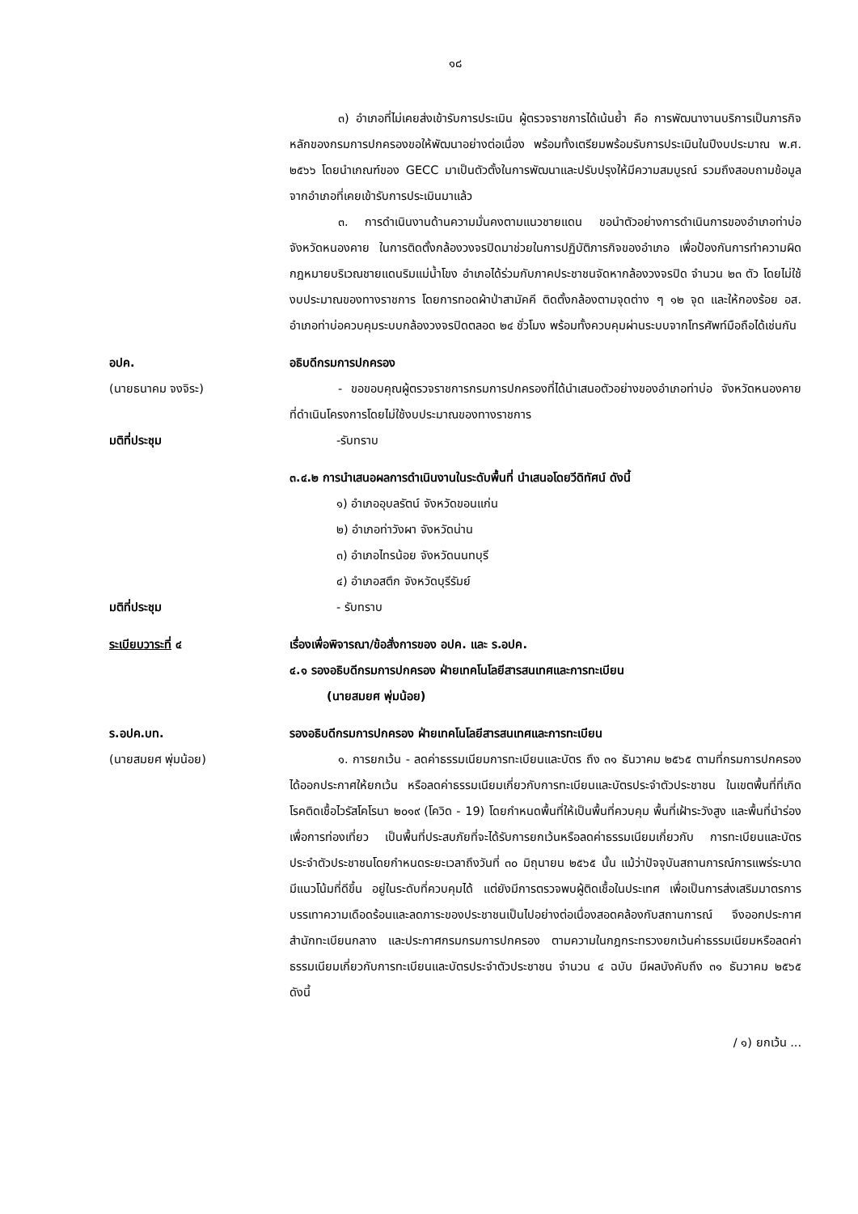๑๘
๓) อำเภอที่ไม่เคยส่งเข้ารับการประเมิน ผู้ตรวจราชการได้เน้นย้ำ คือ การพัฒนางานบริการเป็นภารกิจหลักของกรมการปกครองขอให้พัฒนาอย่างต่อเนื่อง พร้อมทั้งเตรียมพร้อมรับการประเมินในปีงบประมาณ พ.ศ. ๒๕๖๖ โดยนำเกณฑ์ของ GECC มาเป็นตัวตั้งในการพัฒนาและปรับปรุงให้มีความสมบูรณ์ รวมถึงสอบถามข้อมูลจากอำเภอที่เคยเข้ารับการประเมินมาแล้ว
๓. การดำเนินงานด้านความมั่นคงตามแนวชายแดน ขอนำตัวอย่างการดำเนินการของอำเภอท่าบ่อ จังหวัดหนองคาย ในการติดตั้งกล้องวงจรปิดมาช่วยในการปฏิบัติภารกิจของอำเภอ เพื่อป้องกันการทำความผิดกฎหมายบริเวณชายแดนริมแม่น้ำโขง อำเภอได้ร่วมกับภาคประชาชนจัดหากล้องวงจรปิด จำนวน ๒๓ ตัว โดยไม่ใช้งบประมาณของทางราชการ โดยการทอดผ้าป่าสามัคคี ติดตั้งกล้องตามจุดต่าง ๆ ๑๒ จุด และให้กองร้อย อส. อำเภอท่าบ่อควบคุมระบบกล้องวงจรปิดตลอด ๒๔ ชั่วโมง พร้อมทั้งควบคุมผ่านระบบจากโทรศัพท์มือถือได้เช่นกัน
อปค.
(นายธนาคม จงจิระ)
อธิบดีกรมการปกครอง
- ขอขอบคุณผู้ตรวจราชการกรมการปกครองที่ได้นำเสนอตัวอย่างของอำเภอท่าบ่อ จังหวัดหนองคาย ที่ดำเนินโครงการโดยไม่ใช้งบประมาณของทางราชการ
มติที่ประชุม -รับทราบ
๓.๔.๒ การนำเสนอผลการดำเนินงานในระดับพื้นที่ นำเสนอโดยวีดิทัศน์ ดังนี้
๑) อำเภออุบลรัตน์ จังหวัดขอนแก่น
๒) อำเภอท่าวังผา จังหวัดน่าน
๓) อำเภอไทรน้อย จังหวัดนนทบุรี
๔) อำเภอสตึก จังหวัดบุรีรัมย์
มติที่ประชุม - รับทราบ
ระเบียบวาระที่ ๔ เรื่องเพื่อพิจารณา/ข้อสั่งการของ อปค. และ ร.อปค.
๔.๑ รองอธิบดีกรมการปกครอง ฝ่ายเทคโนโลยีสารสนเทศและการทะเบียน
(นายสมยศ พุ่มน้อย)
ร.อปค.บท.
(นายสมยศ พุ่มน้อย)
รองอธิบดีกรมการปกครอง ฝ่ายเทคโนโลยีสารสนเทศและการทะเบียน
๑. การยกเว้น - ลดค่าธรรมเนียมการทะเบียนและบัตร ถึง ๓๑ ธันวาคม ๒๕๖๕ ตามที่กรมการปกครอง ได้ออกประกาศให้ยกเว้น หรือลดค่าธรรมเนียมเกี่ยวกับการทะเบียนและบัตรประจำตัวประชาชน ในเขตพื้นที่ที่เกิดโรคติดเชื้อไวรัสโคโรนา ๒๐๑๙ (โควิด - 19) โดยกำหนดพื้นที่ให้เป็นพื้นที่ควบคุม พื้นที่เฝ้าระวังสูง และพื้นที่นำร่องเพื่อการท่องเที่ยว เป็นพื้นที่ประสบภัยที่จะได้รับการยกเว้นหรือลดค่าธรรมเนียมเกี่ยวกับ การทะเบียนและบัตรประจำตัวประชาชนโดยกำหนดระยะเวลาถึงวันที่ ๓๐ มิถุนายน ๒๕๖๕ นั้น แม้ว่าปัจจุบันสถานการณ์การแพร่ระบาดมีแนวโน้มที่ดีขึ้น อยู่ในระดับที่ควบคุมได้ แต่ยังมีการตรวจพบผู้ติดเชื้อในประเทศ เพื่อเป็นการส่งเสริมมาตรการบรรเทาความเดือดร้อนและลดภาระของประชาชนเป็นไปอย่างต่อเนื่องสอดคล้องกับสถานการณ์ จึงออกประกาศสำนักทะเบียนกลาง และประกาศกรมกรมการปกครอง ตามความในกฎกระทรวงยกเว้นค่าธรรมเนียมหรือลดค่าธรรมเนียมเกี่ยวกับการทะเบียนและบัตรประจำตัวประชาชน จำนวน ๔ ฉบับ มีผลบังคับถึง ๓๑ ธันวาคม ๒๕๖๕ ดังนี้
/ ๑) ยกเว้น ...